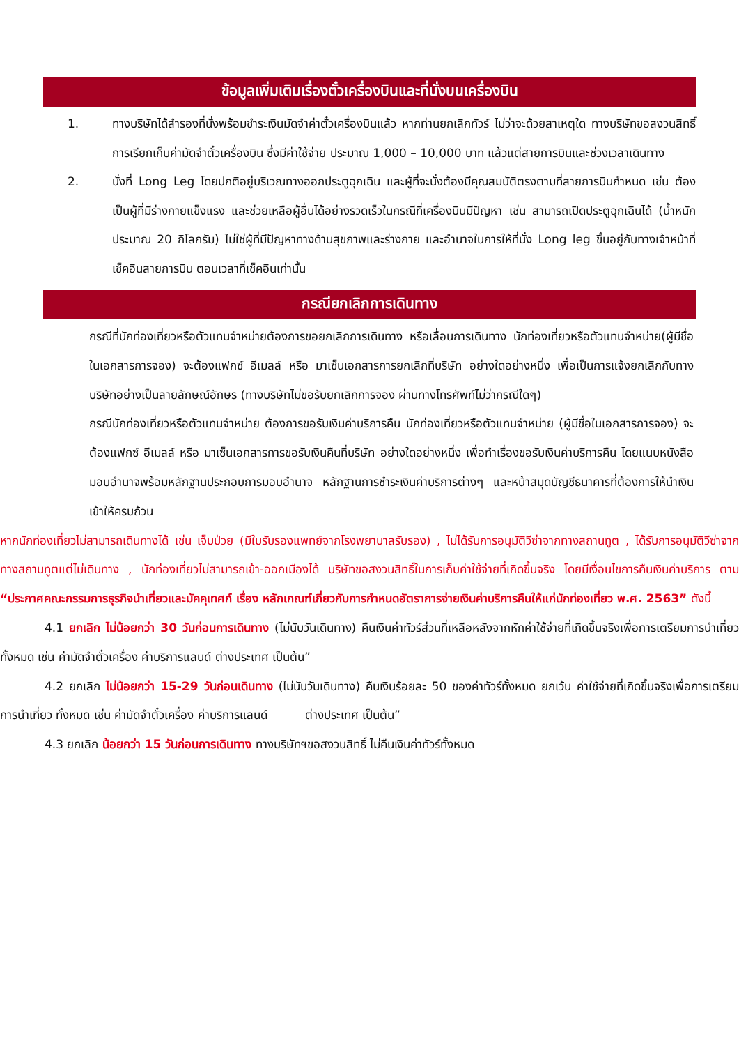ข้อมูลเพิ่มเติมเรื่องตั๋วเครื่องบินและที่นั่งบนเครื่องบิน
1. ทางบริษัทได้สำรองที่นั่งพร้อมชำระเงินมัดจำค่าตั๋วเครื่องบินแล้ว หากท่านยกเลิกทัวร์ ไม่ว่าจะด้วยสาเหตุใด ทางบริษัทขอสงวนสิทธิ์การเรียกเก็บค่ามัดจำตั๋วเครื่องบิน ซึ่งมีค่าใช้จ่าย ประมาณ 1,000 – 10,000 บาท แล้วแต่สายการบินและช่วงเวลาเดินทาง
2. นั่งที่ Long Leg โดยปกติอยู่บริเวณทางออกประตูฉุกเฉิน และผู้ที่จะนั่งต้องมีคุณสมบัติตรงตามที่สายการบินกำหนด เช่น ต้องเป็นผู้ที่มีร่างกายแข็งแรง และช่วยเหลือผู้อื่นได้อย่างรวดเร็วในกรณีที่เครื่องบินมีปัญหา เช่น สามารถเปิดประตูฉุกเฉินได้ (น้ำหนักประมาณ 20 กิโลกรัม) ไม่ใช่ผู้ที่มีปัญหาทางด้านสุขภาพและร่างกาย และอำนาจในการให้ที่นั่ง Long leg ขึ้นอยู่กับทางเจ้าหน้าที่เช็คอินสายการบิน ตอนเวลาที่เช็คอินเท่านั้น
กรณียกเลิกการเดินทาง
กรณีที่นักท่องเที่ยวหรือตัวแทนจำหน่ายต้องการขอยกเลิกการเดินทาง หรือเลื่อนการเดินทาง นักท่องเที่ยวหรือตัวแทนจำหน่าย(ผู้มีชื่อในเอกสารการจอง) จะต้องแฟกซ์ อีเมลล์ หรือ มาเซ็นเอกสารการยกเลิกที่บริษัท อย่างใดอย่างหนึ่ง เพื่อเป็นการแจ้งยกเลิกกับทางบริษัทอย่างเป็นลายลักษณ์อักษร (ทางบริษัทไม่ขอรับยกเลิกการจอง ผ่านทางโทรศัพท์ไม่ว่ากรณีใดๆ)
กรณีนักท่องเที่ยวหรือตัวแทนจำหน่าย ต้องการขอรับเงินค่าบริการคืน นักท่องเที่ยวหรือตัวแทนจำหน่าย (ผู้มีชื่อในเอกสารการจอง) จะต้องแฟกซ์ อีเมลล์ หรือ มาเซ็นเอกสารการขอรับเงินคืนที่บริษัท อย่างใดอย่างหนึ่ง เพื่อทำเรื่องขอรับเงินค่าบริการคืน โดยแนบหนังสือมอบอำนาจพร้อมหลักฐานประกอบการมอบอำนาจ หลักฐานการชำระเงินค่าบริการต่างๆ และหน้าสมุดบัญชีธนาคารที่ต้องการให้นำเงินเข้าให้ครบถ้วน
หากนักท่องเที่ยวไม่สามารถเดินทางได้ เช่น เจ็บป่วย (มีใบรับรองแพทย์จากโรงพยาบาลรับรอง) , ไม่ได้รับการอนุมัติวีซ่าจากทางสถานทูต , ได้รับการอนุมัติวีซ่าจากทางสถานทูตแต่ไม่เดินทาง , นักท่องเที่ยวไม่สามารถเข้า-ออกเมืองได้ บริษัทขอสงวนสิทธิ์ในการเก็บค่าใช้จ่ายที่เกิดขึ้นจริง โดยมีเงื่อนไขการคืนเงินค่าบริการ ตาม “ประกาศคณะกรรมการธุรกิจนำเที่ยวและมัคคุเทศก์ เรื่อง หลักเกณฑ์เกี่ยวกับการกำหนดอัตราการจ่ายเงินค่าบริการคืนให้แก่นักท่องเที่ยว พ.ศ. 2563” ดังนี้
4.1 ยกเลิก ไม่น้อยกว่า 30 วันก่อนการเดินทาง (ไม่นับวันเดินทาง) คืนเงินค่าทัวร์ส่วนที่เหลือหลังจากหักค่าใช้จ่ายที่เกิดขึ้นจริงเพื่อการเตรียมการนำเที่ยว ทั้งหมด เช่น ค่ามัดจำตั๋วเครื่อง ค่าบริการแลนด์ ต่างประเทศ เป็นต้น”
4.2 ยกเลิก ไม่น้อยกว่า 15-29 วันก่อนเดินทาง (ไม่นับวันเดินทาง) คืนเงินร้อยละ 50 ของค่าทัวร์ทั้งหมด ยกเว้น ค่าใช้จ่ายที่เกิดขึ้นจริงเพื่อการเตรียมการนำเที่ยว ทั้งหมด เช่น ค่ามัดจำตั๋วเครื่อง ค่าบริการแลนด์ ต่างประเทศ เป็นต้น”
4.3 ยกเลิก น้อยกว่า 15 วันก่อนการเดินทาง ทางบริษัทฯขอสงวนสิทธิ์ ไม่คืนเงินค่าทัวร์ทั้งหมด